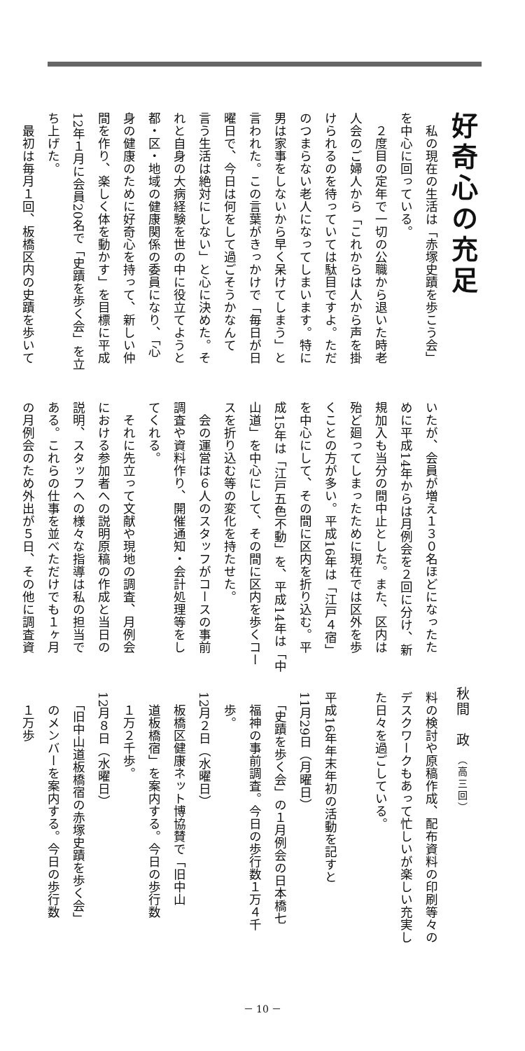好奇心の充足
秋間　政 （高三回）
　私の現在の生活は「赤塚史蹟を歩こう会」
を中心に回っている。
　２度目の定年で一切の公職から退いた時老
人会のご婦人から「これからは人から声を掛
けられるのを待っていては駄目ですよ。ただ
のつまらない老人になってしまいます。特に
男は家事をしないから早く呆けてしまう」と
言われた。この言葉がきっかけで「毎日が日
曜日で、今日は何をして過ごそうかなんて
言う生活は絶対にしない」と心に決めた。そ
れと自身の大病経験を世の中に役立てようと
都・区・地域の健康関係の委員になり、「心
身の健康のために好奇心を持って、新しい仲
間を作り、楽しく体を動かす」を目標に平成
12年１月に会員20名で「史蹟を歩く会」を立
ち上げた。
　最初は毎月１回、板橋区内の史蹟を歩いて
いたが、会員が増え１３０名ほどになったた
めに平成14年からは月例会を２回に分け、新
規加入も当分の間中止とした。また、区内は
殆ど廻ってしまったために現在では区外を歩
くことの方が多い。平成16年は「江戸４宿」
を中心にして、その間に区内を折り込む。平
成15年は「江戸五色不動」を、平成14年は「中
山道」を中心にして、その間に区内を歩くコー
スを折り込む等の変化を持たせた。
　会の運営は６人のスタッフがコースの事前
調査や資料作り、開催通知・会計処理等をし
てくれる。
　それに先立って文献や現地の調査、月例会
における参加者への説明原稿の作成と当日の
説明、スタッフへの様々な指導は私の担当で
ある。これらの仕事を並べただけでも１ヶ月
の月例会のため外出が５日、その他に調査資
料の検討や原稿作成、配布資料の印刷等々の
デスクワークもあって忙しいが楽しい充実し
た日々を過ごしている。
平成16年年末年初の活動を記すと
11月29日（月曜日）
　「史蹟を歩く会」の１月例会の日本橋七
　福神の事前調査。今日の歩行数１万４千
　歩。
12月２日（水曜日）
　板橋区健康ネット博協賛で「旧中山
　道板橋宿」を案内する。今日の歩行数
　１万２千歩。
12月８日（水曜日）
　「旧中山道板橋宿の赤塚史蹟を歩く会」
　のメンバーを案内する。今日の歩行数
　１万歩
－ 10 －